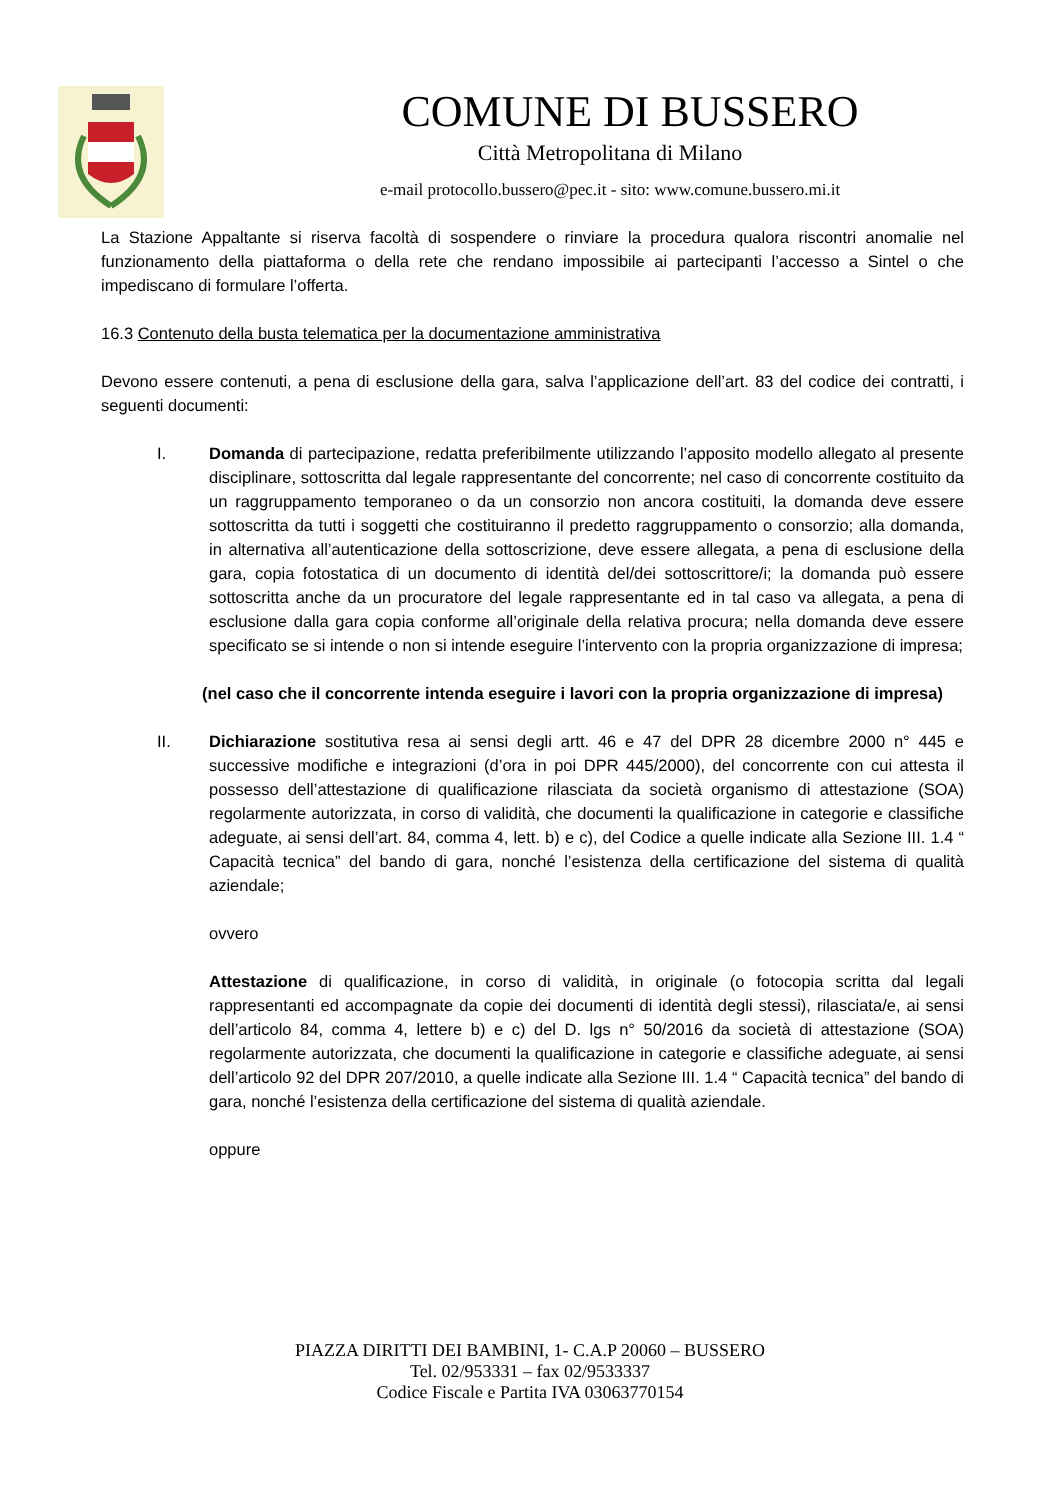COMUNE DI BUSSERO
Città Metropolitana di Milano
e-mail protocollo.bussero@pec.it - sito: www.comune.bussero.mi.it
La Stazione Appaltante si riserva facoltà di sospendere o rinviare la procedura qualora riscontri anomalie nel funzionamento della piattaforma o della rete che rendano impossibile ai partecipanti l’accesso a Sintel o che impediscano di formulare l’offerta.
16.3 Contenuto della busta telematica per la documentazione amministrativa
Devono essere contenuti, a pena di esclusione della gara, salva l’applicazione dell’art. 83 del codice dei contratti, i seguenti documenti:
I. Domanda di partecipazione, redatta preferibilmente utilizzando l’apposito modello allegato al presente disciplinare, sottoscritta dal legale rappresentante del concorrente; nel caso di concorrente costituito da un raggruppamento temporaneo o da un consorzio non ancora costituiti, la domanda deve essere sottoscritta da tutti i soggetti che costituiranno il predetto raggruppamento o consorzio; alla domanda, in alternativa all’autenticazione della sottoscrizione, deve essere allegata, a pena di esclusione della gara, copia fotostatica di un documento di identità del/dei sottoscrittore/i; la domanda può essere sottoscritta anche da un procuratore del legale rappresentante ed in tal caso va allegata, a pena di esclusione dalla gara copia conforme all’originale della relativa procura; nella domanda deve essere specificato se si intende o non si intende eseguire l’intervento con la propria organizzazione di impresa;
(nel caso che il concorrente intenda eseguire i lavori con la propria organizzazione di impresa)
II. Dichiarazione sostitutiva resa ai sensi degli artt. 46 e 47 del DPR 28 dicembre 2000 n° 445 e successive modifiche e integrazioni (d’ora in poi DPR 445/2000), del concorrente con cui attesta il possesso dell’attestazione di qualificazione rilasciata da società organismo di attestazione (SOA) regolarmente autorizzata, in corso di validità, che documenti la qualificazione in categorie e classifiche adeguate, ai sensi dell’art. 84, comma 4, lett. b) e c), del Codice a quelle indicate alla Sezione III. 1.4 “ Capacità tecnica” del bando di gara, nonché l’esistenza della certificazione del sistema di qualità aziendale;
ovvero
Attestazione di qualificazione, in corso di validità, in originale (o fotocopia scritta dal legali rappresentanti ed accompagnate da copie dei documenti di identità degli stessi), rilasciata/e, ai sensi dell’articolo 84, comma 4, lettere b) e c) del D. lgs n° 50/2016 da società di attestazione (SOA) regolarmente autorizzata, che documenti la qualificazione in categorie e classifiche adeguate, ai sensi dell’articolo 92 del DPR 207/2010, a quelle indicate alla Sezione III. 1.4 “ Capacità tecnica” del bando di gara, nonché l’esistenza della certificazione del sistema di qualità aziendale.
oppure
PIAZZA DIRITTI DEI BAMBINI, 1- C.A.P 20060 – BUSSERO
Tel. 02/953331 – fax 02/9533337
Codice Fiscale e Partita IVA 03063770154